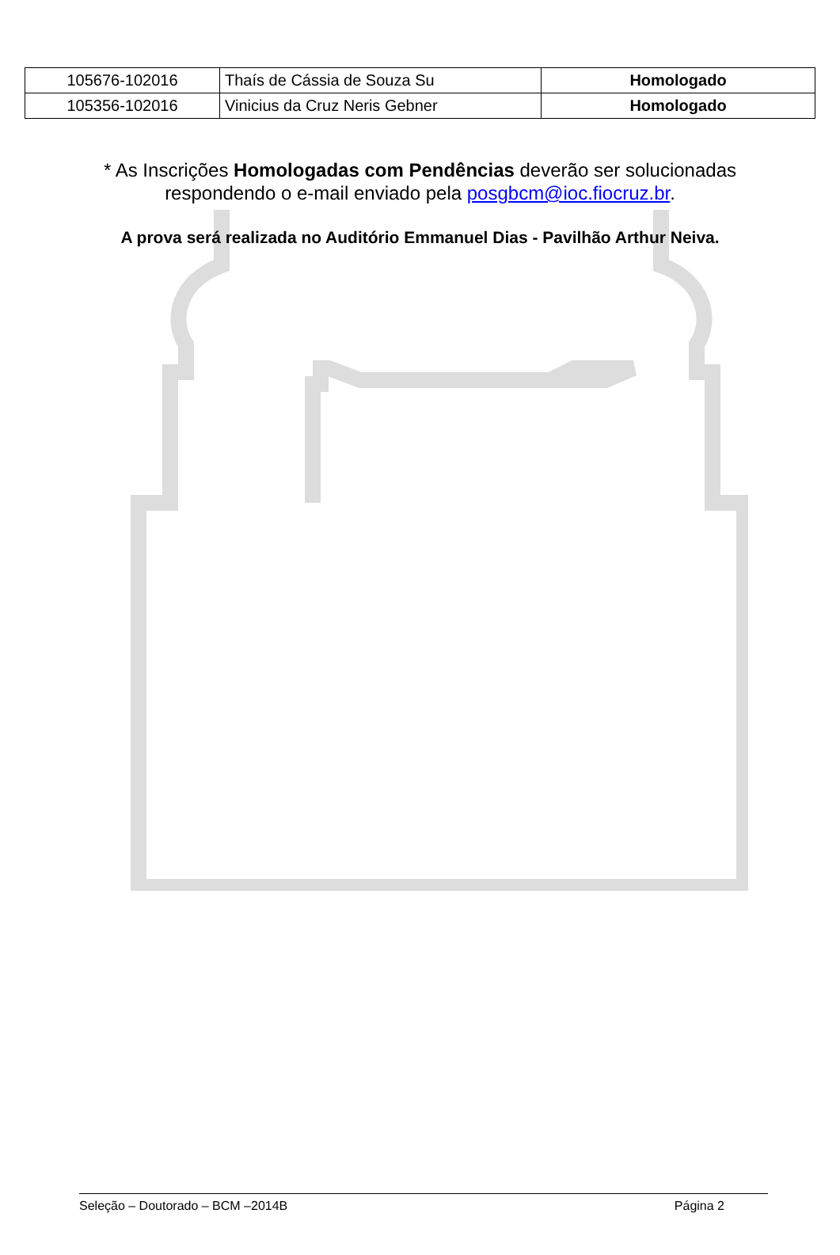| 105676-102016 | Thaís de Cássia de Souza Su | Homologado |
| 105356-102016 | Vinicius da Cruz Neris Gebner | Homologado |
* As Inscrições Homologadas com Pendências deverão ser solucionadas respondendo o e-mail enviado pela posgbcm@ioc.fiocruz.br.
A prova será realizada no Auditório Emmanuel Dias - Pavilhão Arthur Neiva.
Seleção – Doutorado – BCM –2014B Página 2